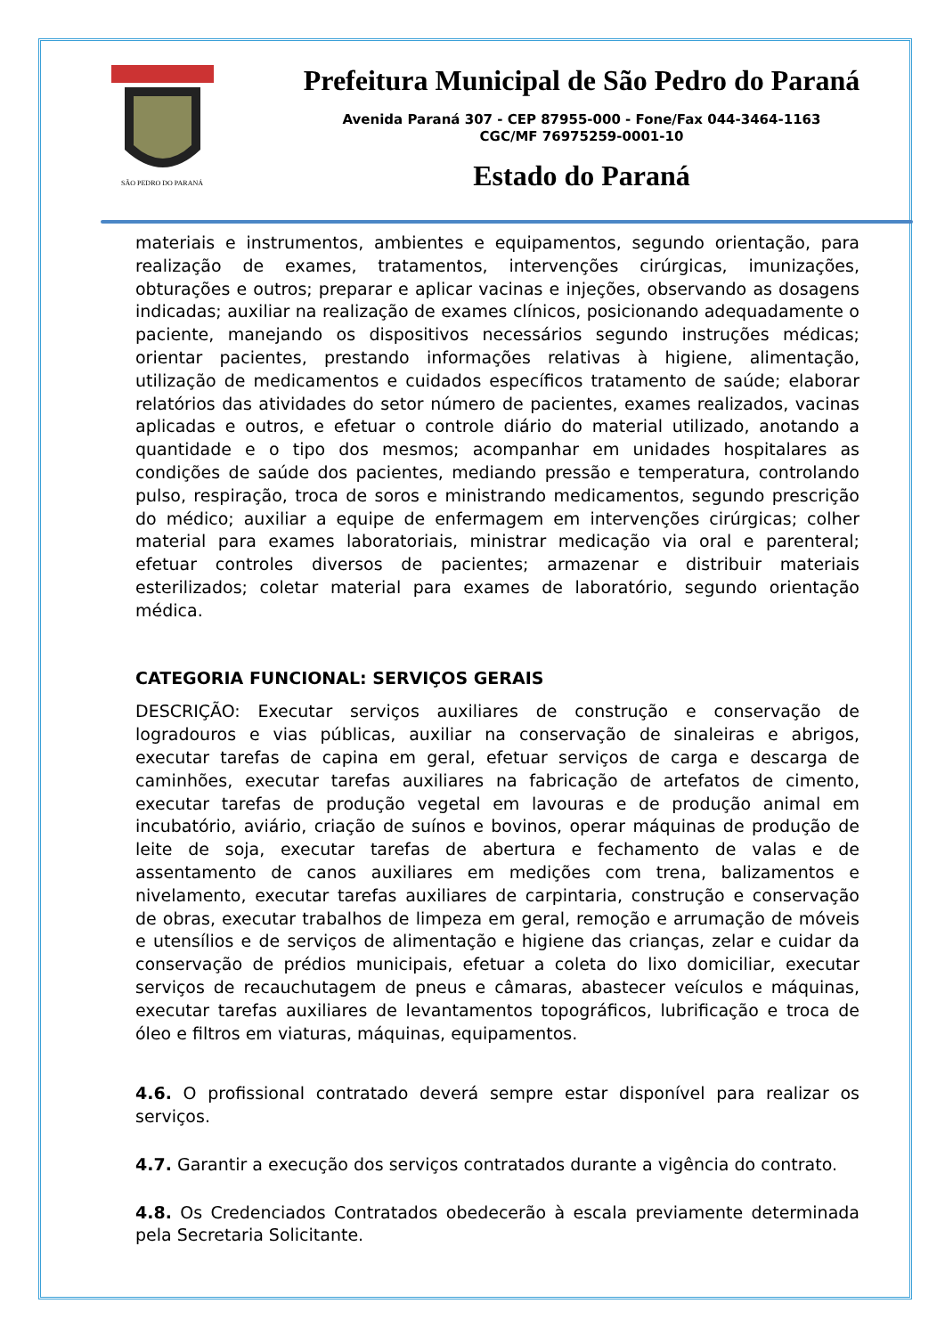SÃO PEDRO DO PARANÁ
Prefeitura Municipal de São Pedro do Paraná
Avenida Paraná 307 - CEP 87955-000 - Fone/Fax 044-3464-1163
CGC/MF 76975259-0001-10
Estado do Paraná
materiais e instrumentos, ambientes e equipamentos, segundo orientação, para realização de exames, tratamentos, intervenções cirúrgicas, imunizações, obturações e outros; preparar e aplicar vacinas e injeções, observando as dosagens indicadas; auxiliar na realização de exames clínicos, posicionando adequadamente o paciente, manejando os dispositivos necessários segundo instruções médicas; orientar pacientes, prestando informações relativas à higiene, alimentação, utilização de medicamentos e cuidados específicos tratamento de saúde; elaborar relatórios das atividades do setor número de pacientes, exames realizados, vacinas aplicadas e outros, e efetuar o controle diário do material utilizado, anotando a quantidade e o tipo dos mesmos; acompanhar em unidades hospitalares as condições de saúde dos pacientes, mediando pressão e temperatura, controlando pulso, respiração, troca de soros e ministrando medicamentos, segundo prescrição do médico; auxiliar a equipe de enfermagem em intervenções cirúrgicas; colher material para exames laboratoriais, ministrar medicação via oral e parenteral; efetuar controles diversos de pacientes; armazenar e distribuir materiais esterilizados; coletar material para exames de laboratório, segundo orientação médica.
CATEGORIA FUNCIONAL: SERVIÇOS GERAIS
DESCRIÇÃO: Executar serviços auxiliares de construção e conservação de logradouros e vias públicas, auxiliar na conservação de sinaleiras e abrigos, executar tarefas de capina em geral, efetuar serviços de carga e descarga de caminhões, executar tarefas auxiliares na fabricação de artefatos de cimento, executar tarefas de produção vegetal em lavouras e de produção animal em incubatório, aviário, criação de suínos e bovinos, operar máquinas de produção de leite de soja, executar tarefas de abertura e fechamento de valas e de assentamento de canos auxiliares em medições com trena, balizamentos e nivelamento, executar tarefas auxiliares de carpintaria, construção e conservação de obras, executar trabalhos de limpeza em geral, remoção e arrumação de móveis e utensílios e de serviços de alimentação e higiene das crianças, zelar e cuidar da conservação de prédios municipais, efetuar a coleta do lixo domiciliar, executar serviços de recauchutagem de pneus e câmaras, abastecer veículos e máquinas, executar tarefas auxiliares de levantamentos topográficos, lubrificação e troca de óleo e filtros em viaturas, máquinas, equipamentos.
4.6. O profissional contratado deverá sempre estar disponível para realizar os serviços.
4.7. Garantir a execução dos serviços contratados durante a vigência do contrato.
4.8. Os Credenciados Contratados obedecerão à escala previamente determinada pela Secretaria Solicitante.